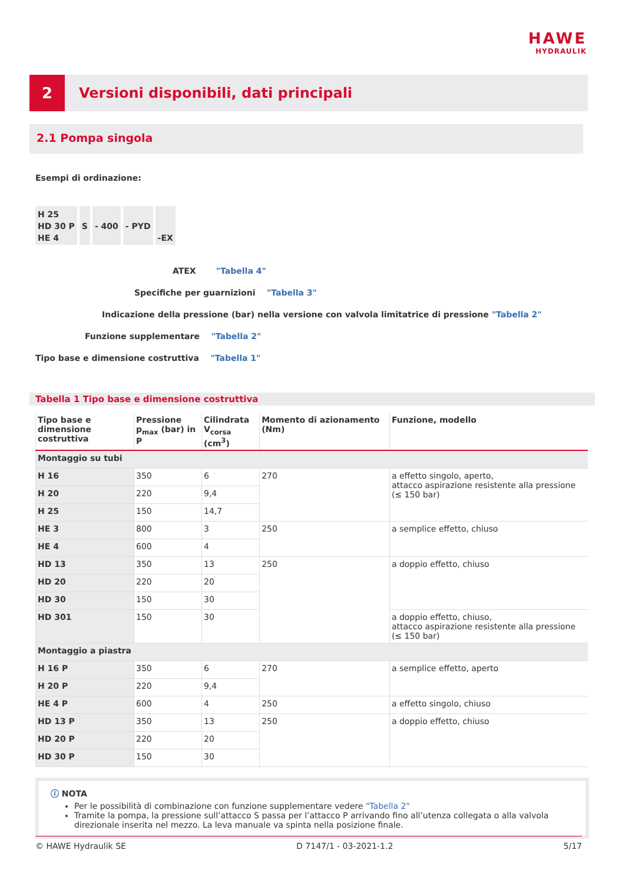HAWE
HYDRAULIK
2
Versioni disponibili, dati principali
2.1 Pompa singola
Esempi di ordinazione:
H 25
HD 30 P
HE 4
S
- 400
- PYD
-EX
ATEX "Tabella 4"
Specifiche per guarnizioni "Tabella 3"
Indicazione della pressione (bar) nella versione con valvola limitatrice di pressione "Tabella 2"
Funzione supplementare "Tabella 2"
Tipo base e dimensione costruttiva "Tabella 1"
Tabella 1 Tipo base e dimensione costruttiva
| Tipo base e dimensione costruttiva | Pressione p<sub>max</sub> (bar) in P | Cilindrata V<sub>corsa</sub> (cm<sup>3</sup>) | Momento di azionamento (Nm) | Funzione, modello |
| --- | --- | --- | --- | --- |
| Montaggio su tubi | | | | |
| H 16 | 350 | 6 | 270 | a effetto singolo, aperto, attacco aspirazione resistente alla pressione (≤ 150 bar) |
| H 20 | 220 | 9,4 | | |
| H 25 | 150 | 14,7 | | |
| HE 3 | 800 | 3 | 250 | a semplice effetto, chiuso |
| HE 4 | 600 | 4 | | |
| HD 13 | 350 | 13 | 250 | a doppio effetto, chiuso |
| HD 20 | 220 | 20 | | |
| HD 30 | 150 | 30 | | |
| HD 301 | 150 | 30 | | a doppio effetto, chiuso, attacco aspirazione resistente alla pressione (≤ 150 bar) |
| Montaggio a piastra | | | | |
| H 16 P | 350 | 6 | 270 | a semplice effetto, aperto |
| H 20 P | 220 | 9,4 | | |
| HE 4 P | 600 | 4 | 250 | a effetto singolo, chiuso |
| HD 13 P | 350 | 13 | 250 | a doppio effetto, chiuso |
| HD 20 P | 220 | 20 | | |
| HD 30 P | 150 | 30 | | |
ⓘ NOTA
Per le possibilità di combinazione con funzione supplementare vedere "Tabella 2"
Tramite la pompa, la pressione sull’attacco S passa per l’attacco P arrivando fino all’utenza collegata o alla valvola direzionale inserita nel mezzo. La leva manuale va spinta nella posizione finale.
© HAWE Hydraulik SE D 7147/1 - 03-2021-1.2 5/17